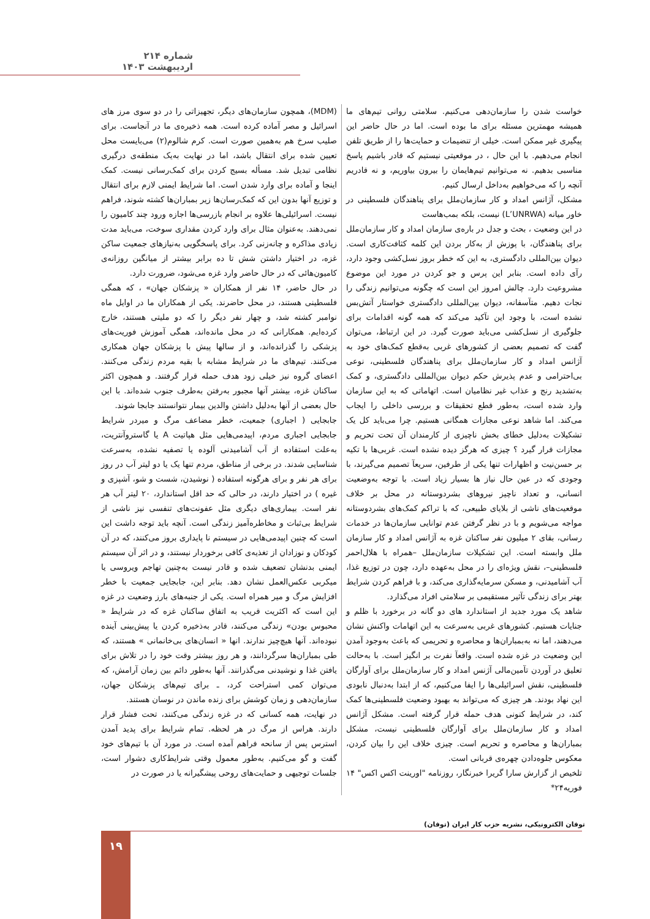شماره ۲۱۴ اردیبهشت ۱۴۰۳
(MDM)، همچون سازمان‌های دیگر، تجهیزاتی را در دو سوی مرز های اسرائیل و مصر آماده کرده است. همه ذخیره‌ی ما در آنجاست. برای صلیب سرخ هم به‌همین صورت است. کرم شالوم(۲) می‌بایست محل تعیین شده برای انتقال باشد، اما در نهایت به‌یک منطقه‌ی درگیری نظامی تبدیل شد. مسأله بسیج کردن برای کمک‌رسانی نیست. کمک اینجا و آماده برای وارد شدن است. اما شرایط ایمنی لازم برای انتقال و توزیع آنها بدون این که کمک‌رسان‌ها زیر بمباران‌ها کشته شوند، فراهم نیست. اسرائیلی‌ها علاوه بر انجام بازرسی‌ها اجازه ورود چند کامیون را نمی‌دهند. به‌عنوان مثال برای وارد کردن مقداری سوخت، می‌باید مدت زیادی مذاکره و چانه‌زنی کرد. برای پاسخگویی به‌نیازهای جمعیت ساکن غزه، در اختیار داشتن شش تا ده برابر بیشتر از میانگین روزانه‌ی کامیون‌هائی که در حال حاضر وارد غزه می‌شود، ضرورت دارد.
در حال حاضر، ۱۴ نفر از همکاران « پزشکان جهان» ، که همگی فلسطینی هستند، در محل حاضرند. یکی از همکاران ما در اوایل ماه نوامبر کشته شد، و چهار نفر دیگر را که دو ملیتی هستند، خارج کرده‌ایم. همکارانی که در محل مانده‌اند، همگی آموزش فوریت‌های پزشکی را گذرانده‌اند، و از سالها پیش با پزشکان جهان همکاری می‌کنند. تیم‌های ما در شرایط مشابه با بقیه مردم زندگی می‌کنند. اعضای گروه نیز خیلی زود هدف حمله قرار گرفتند. و همچون اکثر ساکنان غزه، بیشتر آنها مجبور به‌رفتن به‌طرف جنوب شده‌اند. با این حال بعضی از آنها به‌دلیل داشتن والدین بیمار نتوانستند جابجا شوند.
جابجایی ( اجباری) جمعیت، خطر مضاعف مرگ و میردر شرایط جابجایی اجباری مردم، اپیدمی‌هایی مثل هپاتیت A یا گاستروآنتریت، به‌علت استفاده از آب آشامیدنی آلوده یا تصفیه نشده، به‌سرعت شناسایی شدند. در برخی از مناطق، مردم تنها یک یا دو لیتر آب در روز برای هر نفر و برای هرگونه استفاده ( نوشیدن، شست و شو، آشپزی و غیره ) در اختیار دارند، در حالی که حد اقل استاندارد، ۲۰ لیتر آب هر نفر است. بیماری‌های دیگری مثل عفونت‌های تنفسی نیز ناشی از شرایط بی‌ثبات و مخاطره‌آمیز زندگی است. آنچه باید توجه داشت این است که چنین اپیدمی‌هایی در سیستم نا پایداری بروز می‌کنند، که در آن کودکان و نوزادان از تغذیه‌ی کافی برخوردار نیستند، و در اثر آن سیستم ایمنی بدنشان تضعیف شده و قادر نیست به‌چنین تهاجم ویروسی یا میکربی عکس‌العمل نشان دهد. بنابر این، جابجایی جمعیت با خطر افزایش مرگ و میر همراه است. یکی از جنبه‌های بارز وضعیت در غزه این است که اکثریت قریب به اتفاق ساکنان غزه که در شرایط « محبوس بودن» زندگی می‌کنند، قادر به‌ذخیره کردن یا پیش‌بینی آینده نبوده‌اند. آنها هیچ‌چیز ندارند. انها « انسان‌های بی‌خانمانی » هستند، که طی بمباران‌ها سرگردانند، و هر روز بیشتر وقت خود را در تلاش برای یافتن غذا و نوشیدنی می‌گذرانند. آنها به‌طور دائم بین زمان آرامش، که می‌توان کمی استراحت کرد، ـ برای تیم‌های پزشکان جهان، سازمان‌دهی و زمان کوشش برای زنده ماندن در نوسان هستند.
در نهایت، همه کسانی که در غزه زندگی می‌کنند، تحت فشار قرار دارند. هراس از مرگ در هر لحظه. تمام شرایط برای پدید آمدن استرس پس از سانحه فراهم آمده است. در مورد آن با تیم‌های خود گفت و گو می‌کنیم. به‌طور معمول وقتی شرایط‌کاری دشوار است، جلسات توجیهی و حمایت‌های روحی پیشگیرانه یا در صورت در
خواست شدن را سازمان‌دهی می‌کنیم. سلامتی روانی تیم‌های ما همیشه مهمترین مسئله برای ما بوده است. اما در حال حاضر این پیگیری غیر ممکن است. خیلی از تنضیمات و حمایت‌ها را از طریق تلفن انجام می‌دهیم. با این حال ، در موقعیتی نیستیم که قادر باشیم پاسخ مناسبی بدهیم. نه می‌توانیم تیم‌هایمان را بیرون بیاوریم، و نه قادریم آنچه را که می‌خواهیم به‌داخل ارسال کنیم.
مشکل، آژانس امداد و کار سازمان‌ملل برای پناهندگان فلسطینی در خاور میانه (L’UNRWA) نیست، بلکه بمب‌هاست
در این وضعیت ، بحث و جدل در باره‌ی سازمان امداد و کار سازمان‌ملل برای پناهندگان، با پوزش از به‌کار بردن این کلمه کثافت‌کاری است. دیوان بین‌المللی دادگستری، به این که خطر بروز نسل‌کشی وجود دارد، رآی داده است. بنابر این پرس و جو کردن در مورد این موضوع مشروعیت دارد. چالش امروز این است که چگونه می‌توانیم زندگی را نجات دهیم. متآسفانه، دیوان بین‌المللی دادگستری خواستار آتش‌بس نشده است، با وجود این تآکید می‌کند که همه گونه اقدامات برای جلوگیری از نسل‌کشی می‌باید صورت گیرد. در این ارتباط، می‌توان گفت که تصمیم بعضی از کشورهای غربی به‌قطع کمک‌های خود به آژانس امداد و کار سازمان‌ملل برای پناهندگان فلسطینی، نوعی بی‌احترامی و عدم پذیرش حکم دیوان بین‌المللی دادگستری، و کمک به‌تشدید رنج و عذاب غیر نظامیان است. اتهاماتی که به این سازمان وارد شده است، به‌طور قطع تحقیقات و بررسی داخلی را ایجاب می‌کند. اما شاهد نوعی مجازات همگانی هستیم. چرا می‌باید کل یک تشکیلات به‌دلیل خطای بخش ناچیزی از کارمندان آن تحت تحریم و مجازات قرار گیرد ؟ چیزی که هرگز دیده نشده است. غربی‌ها با تکیه بر حسن‌نیت و اظهارات تنها یکی از طرفین، سریعآ تصمیم می‌گیرند، با وجودی که در عین حال نیاز ها بسیار زیاد است. با توجه به‌وضعیت انسانی، و تعداد ناچیز نیروهای بشردوستانه در محل بر خلاف موقعیت‌های ناشی از بلایای طبیعی، که با تراکم کمک‌های بشردوستانه مواجه می‌شویم و با در نظر گرفتن عدم توانایی سازمان‌ها در خدمات رسانی، بقای ۲ میلیون نفر ساکنان غزه به آژانس امداد و کار سازمان ملل وابسته است. این تشکیلات سازمان‌ملل –همراه با هلال‌احمر فلسطینی–، نقش ویژه‌ای را در محل به‌عهده دارد، چون در توزیع غذا، آب آشامیدنی، و مسکن سرمایه‌گذاری می‌کند، و با فراهم کردن شرایط بهتر برای زندگی تآثیر مستقیمی بر سلامتی افراد می‌گذارد.
شاهد یک مورد جدید از استاندارد های دو گانه در برخورد با ظلم و جنایات هستیم. کشورهای غربی به‌سرعت به این اتهامات واکنش نشان می‌دهند، اما نه به‌بمباران‌ها و محاصره و تحریمی که باعث به‌وجود آمدن این وضعیت در غزه شده است. واقعآ نفرت بر انگیز است. با به‌حالت تعلیق در آوردن تآمین‌مالی آژنس امداد و کار سازمان‌ملل برای آوارگان فلسطینی، نقش اسرائیلی‌ها را ایفا می‌کنیم، که از ابتدا به‌دنبال نابودی این نهاد بودند. هر چیزی که می‌تواند به بهبود وضعیت فلسطینی‌ها کمک کند، در شرایط کنونی هدف حمله قرار گرفته است. مشکل آژانس امداد و کار سازمان‌ملل برای آوارگان فلسطینی نیست، مشکل بمباران‌ها و محاصره و تحریم است. چیزی خلاف این را بیان کردن، معکوس جلوه‌دادن چهره‌ی قربانی است.
تلخیص از گزارش سارا گریرا خبرنگار، روزنامه "اورینت اکس اکس" ۱۴ فوریه۲۴*
توفان الکترونیکی، نشریه حزب کار ایران (توفان) ۱۹